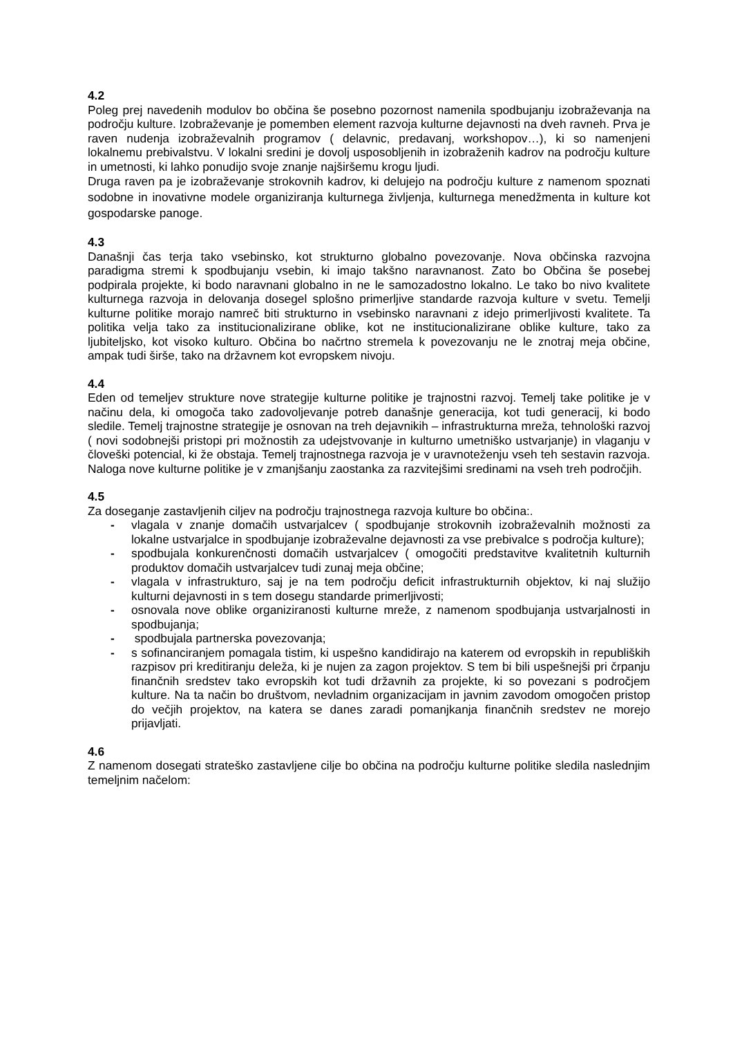4.2
Poleg prej navedenih modulov bo občina še posebno pozornost namenila spodbujanju izobraževanja na področju kulture. Izobraževanje je pomemben element razvoja kulturne dejavnosti na dveh ravneh. Prva je raven nudenja izobraževalnih programov ( delavnic, predavanj, workshopov…), ki so namenjeni lokalnemu prebivalstvu. V lokalni sredini je dovolj usposobljenih in izobraženih kadrov na področju kulture in umetnosti, ki lahko ponudijo svoje znanje najširšemu krogu ljudi.
Druga raven pa je izobraževanje strokovnih kadrov, ki delujejo na področju kulture z namenom spoznati sodobne in inovativne modele organiziranja kulturnega življenja, kulturnega menedžmenta in kulture kot gospodarske panoge.
4.3
Današnji čas terja tako vsebinsko, kot strukturno globalno povezovanje. Nova občinska razvojna paradigma stremi k spodbujanju vsebin, ki imajo takšno naravnanost. Zato bo Občina še posebej podpirala projekte, ki bodo naravnani globalno in ne le samozadostno lokalno. Le tako bo nivo kvalitete kulturnega razvoja in delovanja dosegel splošno primerljive standarde razvoja kulture v svetu. Temelji kulturne politike morajo namreč biti strukturno in vsebinsko naravnani z idejo primerljivosti kvalitete. Ta politika velja tako za institucionalizirane oblike, kot ne institucionalizirane oblike kulture, tako za ljubiteljsko, kot visoko kulturo. Občina bo načrtno stremela k povezovanju ne le znotraj meja občine, ampak tudi širše, tako na državnem kot evropskem nivoju.
4.4
Eden od temeljev strukture nove strategije kulturne politike je trajnostni razvoj. Temelj take politike je v načinu dela, ki omogoča tako zadovoljevanje potreb današnje generacija, kot tudi generacij, ki bodo sledile. Temelj trajnostne strategije je osnovan na treh dejavnikih – infrastrukturna mreža, tehnološki razvoj ( novi sodobnejši pristopi pri možnostih za udejstvovanje in kulturno umetniško ustvarjanje) in vlaganju v človeški potencial, ki že obstaja. Temelj trajnostnega razvoja je v uravnoteženju vseh teh sestavin razvoja. Naloga nove kulturne politike je v zmanjšanju zaostanka za razvitejšimi sredinami na vseh treh področjih.
4.5
Za doseganje zastavljenih ciljev na področju trajnostnega razvoja kulture bo občina:.
- vlagala v znanje domačih ustvarjalcev ( spodbujanje strokovnih izobraževalnih možnosti za lokalne ustvarjalce in spodbujanje izobraževalne dejavnosti za vse prebivalce s področja kulture);
- spodbujala konkurenčnosti domačih ustvarjalcev ( omogočiti predstavitve kvalitetnih kulturnih produktov domačih ustvarjalcev tudi zunaj meja občine;
- vlagala v infrastrukturo, saj je na tem področju deficit infrastrukturnih objektov, ki naj služijo kulturni dejavnosti in s tem dosegu standarde primerljivosti;
- osnovala nove oblike organiziranosti kulturne mreže, z namenom spodbujanja ustvarjalnosti in spodbujanja;
- spodbujala partnerska povezovanja;
- s sofinanciranjem pomagala tistim, ki uspešno kandidirajo na katerem od evropskih in republiških razpisov pri kreditiranju deleža, ki je nujen za zagon projektov. S tem bi bili uspešnejši pri črpanju finančnih sredstev tako evropskih kot tudi državnih za projekte, ki so povezani s področjem kulture. Na ta način bo društvom, nevladnim organizacijam in javnim zavodom omogočen pristop do večjih projektov, na katera se danes zaradi pomanjkanja finančnih sredstev ne morejo prijavljati.
4.6
Z namenom dosegati strateško zastavljene cilje bo občina na področju kulturne politike sledila naslednjim temeljnim načelom: